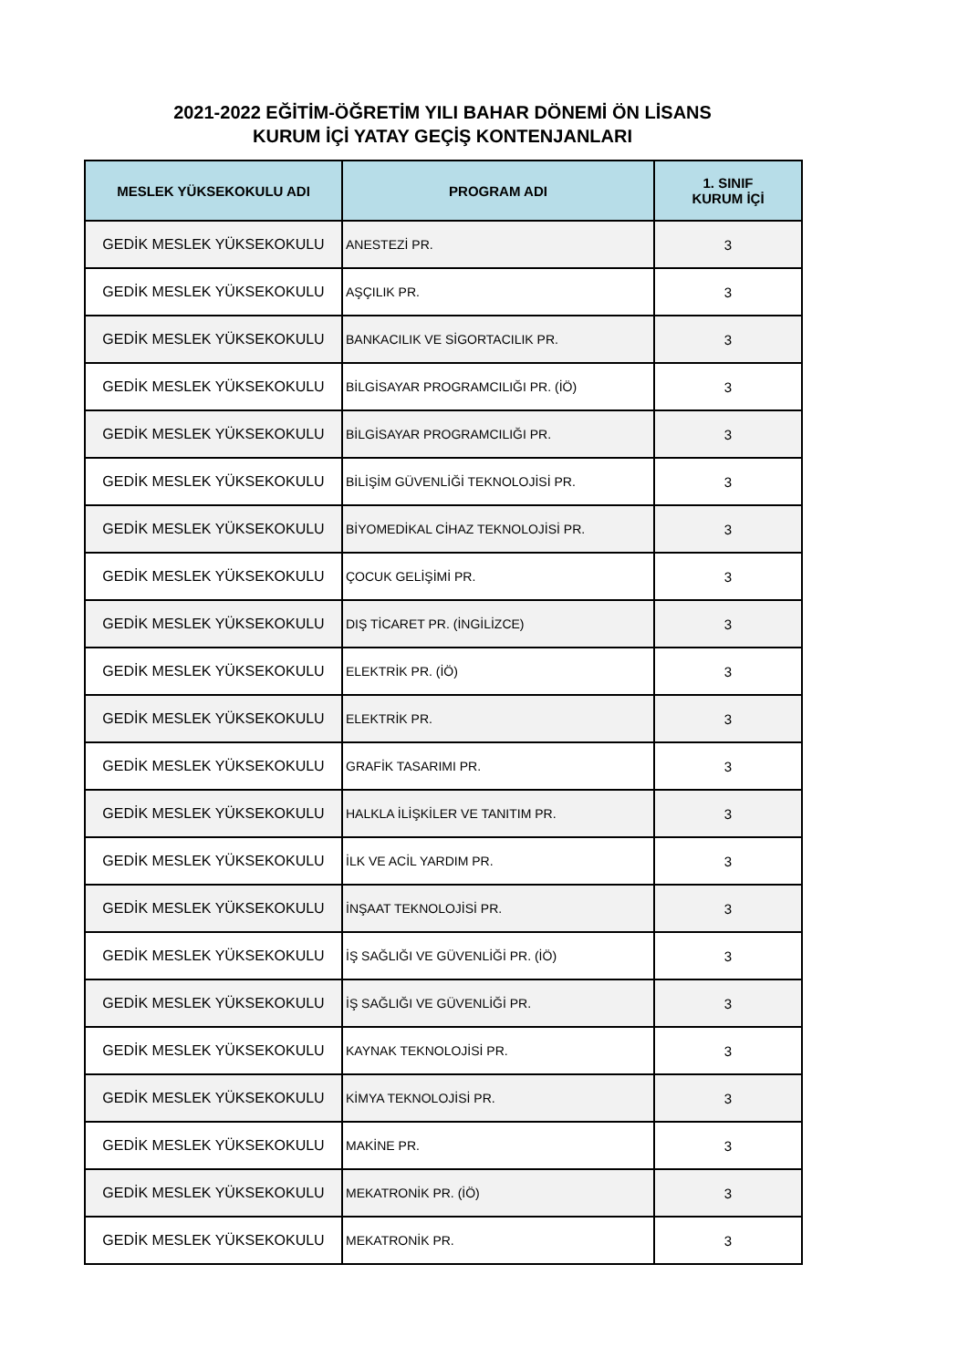2021-2022 EĞİTİM-ÖĞRETİM YILI BAHAR DÖNEMİ ÖN LİSANS
KURUM İÇİ YATAY GEÇİŞ KONTENJANLARI
| MESLEK YÜKSEKOKULU ADI | PROGRAM ADI | 1. SINIF KURUM İÇİ |
| --- | --- | --- |
| GEDİK MESLEK YÜKSEKOKULU | ANESTEZİ PR. | 3 |
| GEDİK MESLEK YÜKSEKOKULU | AŞÇILIK PR. | 3 |
| GEDİK MESLEK YÜKSEKOKULU | BANKACILIK VE SİGORTACILIK PR. | 3 |
| GEDİK MESLEK YÜKSEKOKULU | BİLGİSAYAR PROGRAMCILIĞI PR. (İÖ) | 3 |
| GEDİK MESLEK YÜKSEKOKULU | BİLGİSAYAR PROGRAMCILIĞI PR. | 3 |
| GEDİK MESLEK YÜKSEKOKULU | BİLİŞİM GÜVENLİĞİ TEKNOLOJİSİ PR. | 3 |
| GEDİK MESLEK YÜKSEKOKULU | BİYOMEDİKAL CİHAZ TEKNOLOJİSİ PR. | 3 |
| GEDİK MESLEK YÜKSEKOKULU | ÇOCUK GELİŞİMİ PR. | 3 |
| GEDİK MESLEK YÜKSEKOKULU | DIŞ TİCARET PR. (İNGİLİZCE) | 3 |
| GEDİK MESLEK YÜKSEKOKULU | ELEKTRİK PR. (İÖ) | 3 |
| GEDİK MESLEK YÜKSEKOKULU | ELEKTRİK PR. | 3 |
| GEDİK MESLEK YÜKSEKOKULU | GRAFİK TASARIMI PR. | 3 |
| GEDİK MESLEK YÜKSEKOKULU | HALKLA İLİŞKİLER VE TANITIM PR. | 3 |
| GEDİK MESLEK YÜKSEKOKULU | İLK VE ACİL YARDIM PR. | 3 |
| GEDİK MESLEK YÜKSEKOKULU | İNŞAAT TEKNOLOJİSİ PR. | 3 |
| GEDİK MESLEK YÜKSEKOKULU | İŞ SAĞLIĞI VE GÜVENLİĞİ PR. (İÖ) | 3 |
| GEDİK MESLEK YÜKSEKOKULU | İŞ SAĞLIĞI VE GÜVENLİĞİ PR. | 3 |
| GEDİK MESLEK YÜKSEKOKULU | KAYNAK TEKNOLOJİSİ PR. | 3 |
| GEDİK MESLEK YÜKSEKOKULU | KİMYA TEKNOLOJİSİ PR. | 3 |
| GEDİK MESLEK YÜKSEKOKULU | MAKİNE PR. | 3 |
| GEDİK MESLEK YÜKSEKOKULU | MEKATRONİK PR. (İÖ) | 3 |
| GEDİK MESLEK YÜKSEKOKULU | MEKATRONİK PR. | 3 |